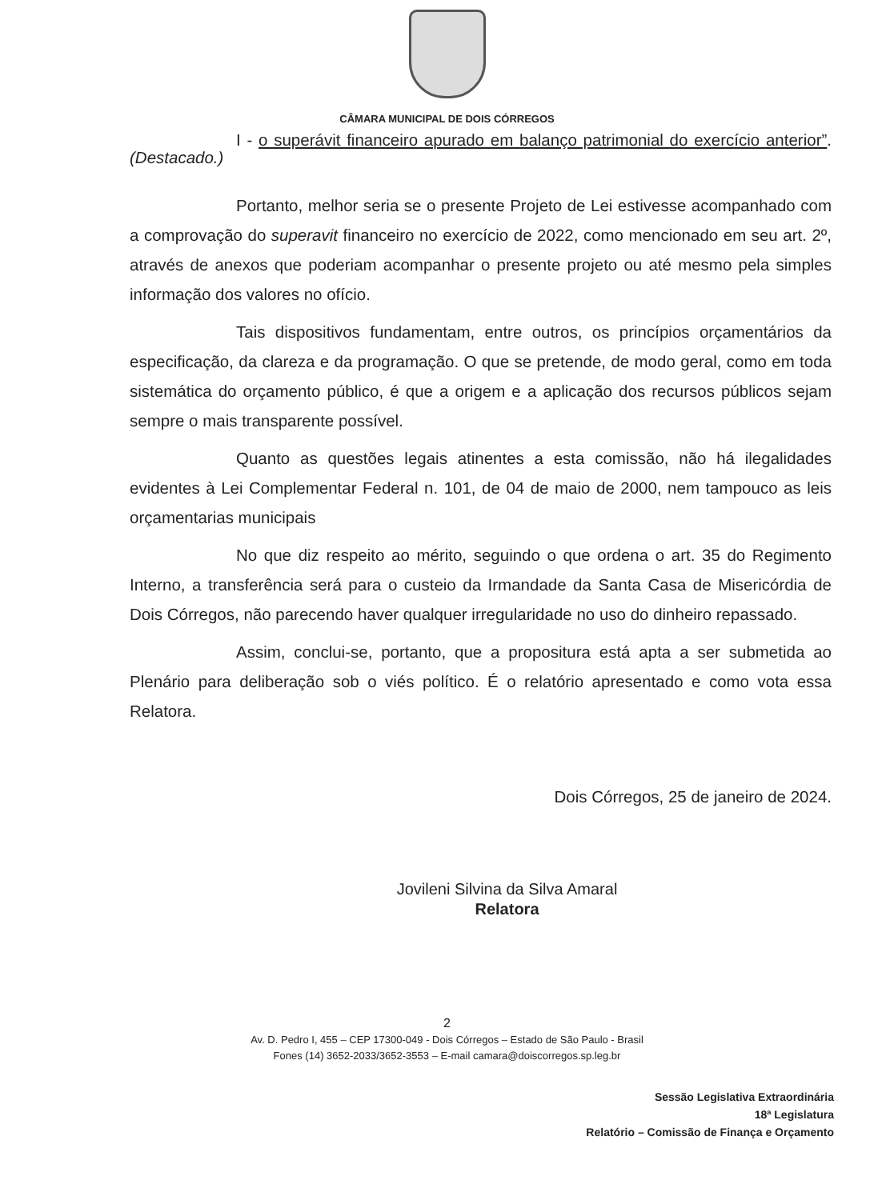CÂMARA MUNICIPAL DE DOIS CÓRREGOS
I - o superávit financeiro apurado em balanço patrimonial do exercício anterior”. (Destacado.)
Portanto, melhor seria se o presente Projeto de Lei estivesse acompanhado com a comprovação do superavit financeiro no exercício de 2022, como mencionado em seu art. 2º, através de anexos que poderiam acompanhar o presente projeto ou até mesmo pela simples informação dos valores no ofício.
Tais dispositivos fundamentam, entre outros, os princípios orçamentários da especificação, da clareza e da programação. O que se pretende, de modo geral, como em toda sistemática do orçamento público, é que a origem e a aplicação dos recursos públicos sejam sempre o mais transparente possível.
Quanto as questões legais atinentes a esta comissão, não há ilegalidades evidentes à Lei Complementar Federal n. 101, de 04 de maio de 2000, nem tampouco as leis orçamentarias municipais
No que diz respeito ao mérito, seguindo o que ordena o art. 35 do Regimento Interno, a transferência será para o custeio da Irmandade da Santa Casa de Misericórdia de Dois Córregos, não parecendo haver qualquer irregularidade no uso do dinheiro repassado.
Assim, conclui-se, portanto, que a propositura está apta a ser submetida ao Plenário para deliberação sob o viés político. É o relatório apresentado e como vota essa Relatora.
Dois Córregos, 25 de janeiro de 2024.
Jovileni Silvina da Silva Amaral
Relatora
2
Av. D. Pedro I, 455 – CEP 17300-049 - Dois Córregos – Estado de São Paulo - Brasil
Fones (14) 3652-2033/3652-3553 – E-mail camara@doiscorregos.sp.leg.br
Sessão Legislativa Extraordinária
18ª Legislatura
Relatório – Comissão de Finança e Orçamento